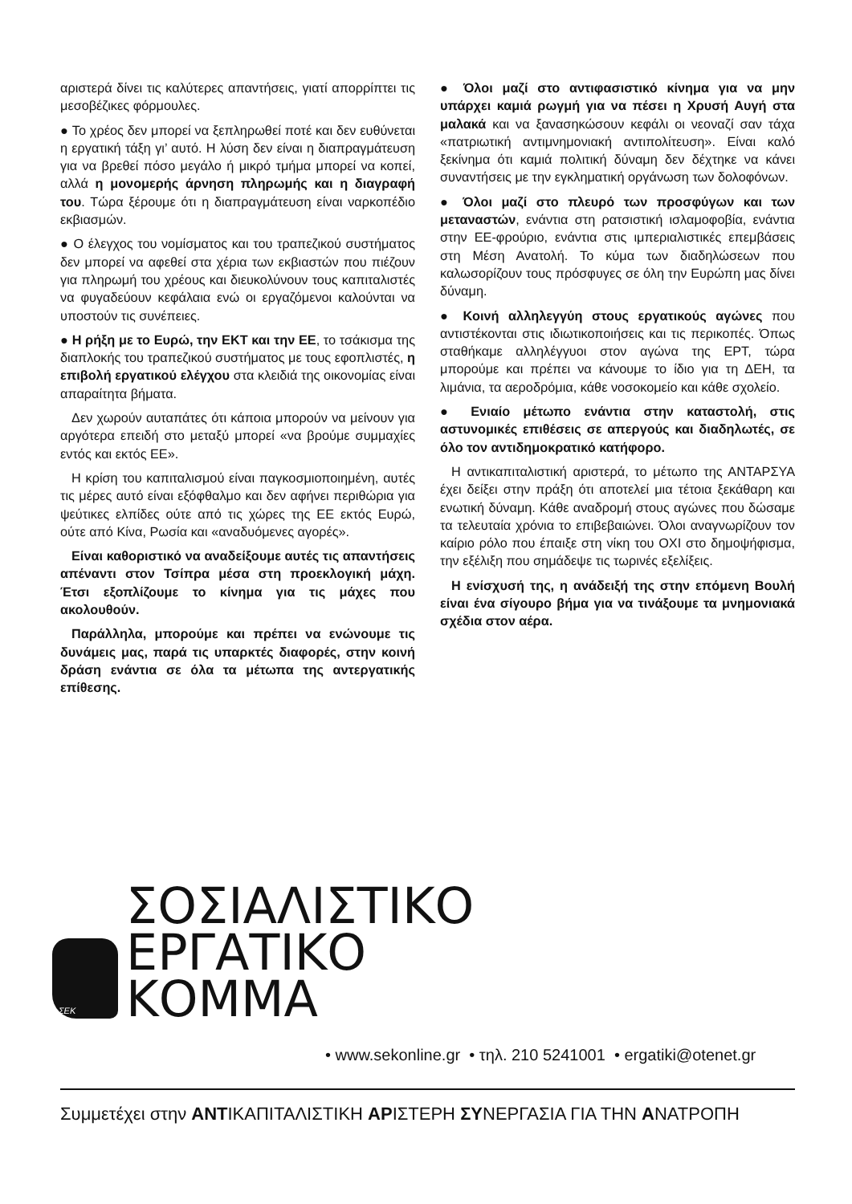αριστερά δίνει τις καλύτερες απαντήσεις, γιατί απορρίπτει τις μεσοβέζικες φόρμουλες.
● Το χρέος δεν μπορεί να ξεπληρωθεί ποτέ και δεν ευθύνεται η εργατική τάξη γι’ αυτό. Η λύση δεν είναι η διαπραγμάτευση για να βρεθεί πόσο μεγάλο ή μικρό τμήμα μπορεί να κοπεί, αλλά η μονομερής άρνηση πληρωμής και η διαγραφή του. Τώρα ξέρουμε ότι η διαπραγμάτευση είναι ναρκοπέδιο εκβιασμών.
● Ο έλεγχος του νομίσματος και του τραπεζικού συστήματος δεν μπορεί να αφεθεί στα χέρια των εκβιαστών που πιέζουν για πληρωμή του χρέους και διευκολύνουν τους καπιταλιστές να φυγαδεύουν κεφάλαια ενώ οι εργαζόμενοι καλούνται να υποστούν τις συνέπειες.
● Η ρήξη με το Ευρώ, την ΕΚΤ και την ΕΕ, το τσάκισμα της διαπλοκής του τραπεζικού συστήματος με τους εφοπλιστές, η επιβολή εργατικού ελέγχου στα κλειδιά της οικονομίας είναι απαραίτητα βήματα.
Δεν χωρούν αυταπάτες ότι κάποια μπορούν να μείνουν για αργότερα επειδή στο μεταξύ μπορεί «να βρούμε συμμαχίες εντός και εκτός ΕΕ».
Η κρίση του καπιταλισμού είναι παγκοσμιοποιημένη, αυτές τις μέρες αυτό είναι εξόφθαλμο και δεν αφήνει περιθώρια για ψεύτικες ελπίδες ούτε από τις χώρες της ΕΕ εκτός Ευρώ, ούτε από Κίνα, Ρωσία και «αναδυόμενες αγορές».
Είναι καθοριστικό να αναδείξουμε αυτές τις απαντήσεις απέναντι στον Τσίπρα μέσα στη προεκλογική μάχη. Έτσι εξοπλίζουμε το κίνημα για τις μάχες που ακολουθούν.
Παράλληλα, μπορούμε και πρέπει να ενώνουμε τις δυνάμεις μας, παρά τις υπαρκτές διαφορές, στην κοινή δράση ενάντια σε όλα τα μέτωπα της αντεργατικής επίθεσης.
● Όλοι μαζί στο αντιφασιστικό κίνημα για να μην υπάρχει καμιά ρωγμή για να πέσει η Χρυσή Αυγή στα μαλακά και να ξανασηκώσουν κεφάλι οι νεοναζί σαν τάχα «πατριωτική αντιμνημονιακή αντιπολίτευση». Είναι καλό ξεκίνημα ότι καμιά πολιτική δύναμη δεν δέχτηκε να κάνει συναντήσεις με την εγκληματική οργάνωση των δολοφόνων.
● Όλοι μαζί στο πλευρό των προσφύγων και των μεταναστών, ενάντια στη ρατσιστική ισλαμοφοβία, ενάντια στην ΕΕ-φρούριο, ενάντια στις ιμπεριαλιστικές επεμβάσεις στη Μέση Ανατολή. Το κύμα των διαδηλώσεων που καλωσορίζουν τους πρόσφυγες σε όλη την Ευρώπη μας δίνει δύναμη.
● Κοινή αλληλεγγύη στους εργατικούς αγώνες που αντιστέκονται στις ιδιωτικοποιήσεις και τις περικοπές. Όπως σταθήκαμε αλληλέγγυοι στον αγώνα της ΕΡΤ, τώρα μπορούμε και πρέπει να κάνουμε το ίδιο για τη ΔΕΗ, τα λιμάνια, τα αεροδρόμια, κάθε νοσοκομείο και κάθε σχολείο.
● Ενιαίο μέτωπο ενάντια στην καταστολή, στις αστυνομικές επιθέσεις σε απεργούς και διαδηλωτές, σε όλο τον αντιδημοκρατικό κατήφορο.
Η αντικαπιταλιστική αριστερά, το μέτωπο της ΑΝΤΑΡΣΥΑ έχει δείξει στην πράξη ότι αποτελεί μια τέτοια ξεκάθαρη και ενωτική δύναμη. Κάθε αναδρομή στους αγώνες που δώσαμε τα τελευταία χρόνια το επιβεβαιώνει. Όλοι αναγνωρίζουν τον καίριο ρόλο που έπαιξε στη νίκη του ΟΧΙ στο δημοψήφισμα, την εξέλιξη που σημάδεψε τις τωρινές εξελίξεις.
Η ενίσχυσή της, η ανάδειξή της στην επόμενη Βουλή είναι ένα σίγουρο βήμα για να τινάξουμε τα μνημονιακά σχέδια στον αέρα.
ΣΕΚ
ΣΟΣΙΑΛΙΣΤΙΚΟ
ΕΡΓΑΤΙΚΟ
ΚΟΜΜΑ
• www.sekonline.gr • τηλ. 210 5241001 • ergatiki@otenet.gr
Συμμετέχει στην ΑΝΤΙΚΑΠΙΤΑΛΙΣΤΙΚΗ ΑΡΙΣΤΕΡΗ ΣΥΝΕΡΓΑΣΙΑ ΓΙΑ ΤΗΝ ΑΝΑΤΡΟΠΗ